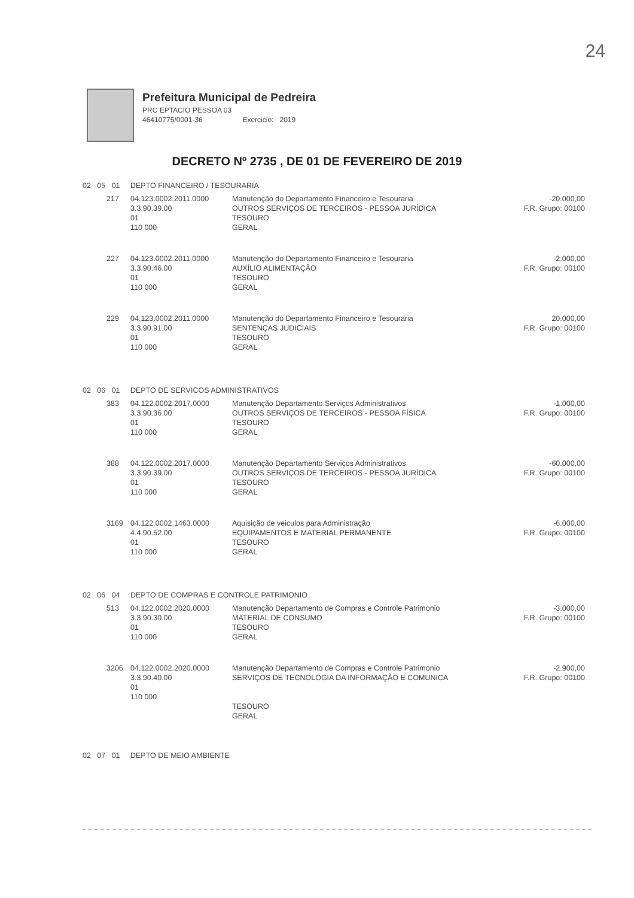24
Prefeitura Municipal de Pedreira
PRC EPTACIO PESSOA 03
46410775/0001-36 Exercicio: 2019
DECRETO Nº 2735 , DE 01 DE FEVEREIRO DE 2019
| 02 05 01 | | DEPTO FINANCEIRO / TESOURARIA | | |
| | 217 | 04.123.0002.2011.0000 3.3.90.39.00 01 110 000 | Manutenção do Departamento Financeiro e Tesouraria OUTROS SERVIÇOS DE TERCEIROS - PESSOA JURÍDICA TESOURO GERAL | -20.000,00 F.R. Grupo: 00100 |
| | 227 | 04.123.0002.2011.0000 3.3.90.46.00 01 110 000 | Manutenção do Departamento Financeiro e Tesouraria AUXÍLIO ALIMENTAÇÃO TESOURO GERAL | -2.000,00 F.R. Grupo: 00100 |
| | 229 | 04.123.0002.2011.0000 3.3.90.91.00 01 110 000 | Manutenção do Departamento Financeiro e Tesouraria SENTENÇAS JUDICIAIS TESOURO GERAL | 20.000,00 F.R. Grupo: 00100 |
| 02 06 01 | | DEPTO DE SERVICOS ADMINISTRATIVOS | | |
| | 383 | 04.122.0002.2017.0000 3.3.90.36.00 01 110 000 | Manutenção Departamento Serviços Administrativos OUTROS SERVIÇOS DE TERCEIROS - PESSOA FÍSICA TESOURO GERAL | -1.000,00 F.R. Grupo: 00100 |
| | 388 | 04.122.0002.2017.0000 3.3.90.39.00 01 110 000 | Manutenção Departamento Serviços Administrativos OUTROS SERVIÇOS DE TERCEIROS - PESSOA JURÍDICA TESOURO GERAL | -60.000,00 F.R. Grupo: 00100 |
| | 3169 | 04.122.0002.1463.0000 4.4.90.52.00 01 110 000 | Aquisição de veiculos para Administração EQUIPAMENTOS E MATERIAL PERMANENTE TESOURO GERAL | -6.000,00 F.R. Grupo: 00100 |
| 02 06 04 | | DEPTO DE COMPRAS E CONTROLE PATRIMONIO | | |
| | 513 | 04.122.0002.2020.0000 3.3.90.30.00 01 110 000 | Manutenção Departamento de Compras e Controle Patrimonio MATERIAL DE CONSUMO TESOURO GERAL | -3.000,00 F.R. Grupo: 00100 |
| | 3206 | 04.122.0002.2020.0000 3.3.90.40.00 01 110 000 | Manutenção Departamento de Compras e Controle Patrimonio SERVIÇOS DE TECNOLOGIA DA INFORMAÇÃO E COMUNICA | -2.900,00 F.R. Grupo: 00100 |
| | | | TESOURO GERAL | |
| 02 07 01 | | DEPTO DE MEIO AMBIENTE | | |